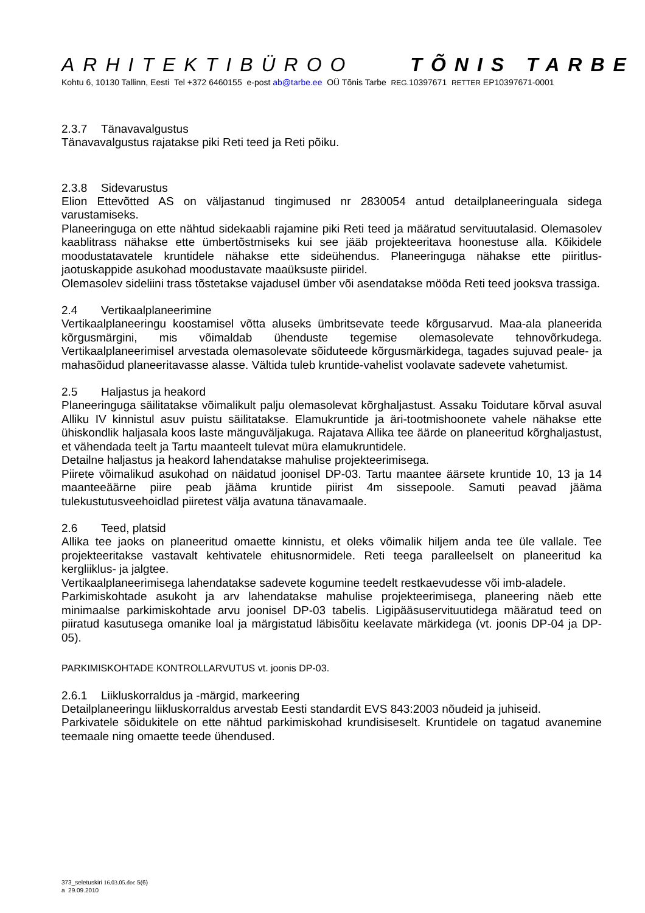ARHITEKTIBÜROO TÕNIS TARBE
Kohtu 6, 10130 Tallinn, Eesti Tel +372 6460155 e-post ab@tarbe.ee OÜ Tõnis Tarbe REG. 10397671 RETTER EP10397671-0001
2.3.7 Tänavavalgustus
Tänavavalgustus rajatakse piki Reti teed ja Reti põiku.
2.3.8 Sidevarustus
Elion Ettevõtted AS on väljastanud tingimused nr 2830054 antud detailplaneeringuala sidega varustamiseks.
Planeeringuga on ette nähtud sidekaabli rajamine piki Reti teed ja määratud servituutalasid. Olemasolev kaablitrass nähakse ette ümbertõstmiseks kui see jääb projekteeritava hoonestuse alla. Kõikidele moodustatavatele kruntidele nähakse ette sideühendus. Planeeringuga nähakse ette piiritlus-jaotuskappide asukohad moodustavate maaüksuste piiridel.
Olemasolev sideliini trass tõstetakse vajadusel ümber või asendatakse mööda Reti teed jooksva trassiga.
2.4 Vertikaalplaneerimine
Vertikaalplaneeringu koostamisel võtta aluseks ümbritsevate teede kõrgusarvud. Maa-ala planeerida kõrgusmärgini, mis võimaldab ühenduste tegemise olemasolevate tehnovõrkudega. Vertikaalplaneerimisel arvestada olemasolevate sõiduteede kõrgusmärkidega, tagades sujuvad peale- ja mahasõidud planeeritavasse alasse. Vältida tuleb kruntide-vahelist voolavate sadevete vahetumist.
2.5 Haljastus ja heakord
Planeeringuga säilitatakse võimalikult palju olemasolevat kõrghaljastust. Assaku Toidutare kõrval asuval Alliku IV kinnistul asuv puistu säilitatakse. Elamukruntide ja äri-tootmishoonete vahele nähakse ette ühiskondlik haljasala koos laste mänguväljakuga. Rajatava Allika tee äärde on planeeritud kõrghaljastust, et vähendada teelt ja Tartu maanteelt tulevat müra elamukruntidele.
Detailne haljastus ja heakord lahendatakse mahulise projekteerimisega.
Piirete võimalikud asukohad on näidatud joonisel DP-03. Tartu maantee äärsete kruntide 10, 13 ja 14 maanteeäärne piire peab jääma kruntide piirist 4m sissepoole. Samuti peavad jääma tulekustutusveehoidlad piiretest välja avatuna tänavamaale.
2.6 Teed, platsid
Allika tee jaoks on planeeritud omaette kinnistu, et oleks võimalik hiljem anda tee üle vallale. Tee projekteeritakse vastavalt kehtivatele ehitusnormidele. Reti teega paralleelselt on planeeritud ka kergliiklus- ja jalgtee.
Vertikaalplaneerimisega lahendatakse sadevete kogumine teedelt restkaevudesse või imb-aladele.
Parkimiskohtade asukoht ja arv lahendatakse mahulise projekteerimisega, planeering näeb ette minimaalse parkimiskohtade arvu joonisel DP-03 tabelis. Ligipääsuservituutidega määratud teed on piiratud kasutusega omanike loal ja märgistatud läbisõitu keelavate märkidega (vt. joonis DP-04 ja DP-05).
PARKIMISKOHTADE KONTROLLARVUTUS vt. joonis DP-03.
2.6.1 Liikluskorraldus ja -märgid, markeering
Detailplaneeringu liikluskorraldus arvestab Eesti standardit EVS 843:2003 nõudeid ja juhiseid.
Parkivatele sõidukitele on ette nähtud parkimiskohad krundisiseselt. Kruntidele on tagatud avanemine teemaale ning omaette teede ühendused.
373_seletuskiri 16.03.05.doc 5(6)
a 29.09.2010